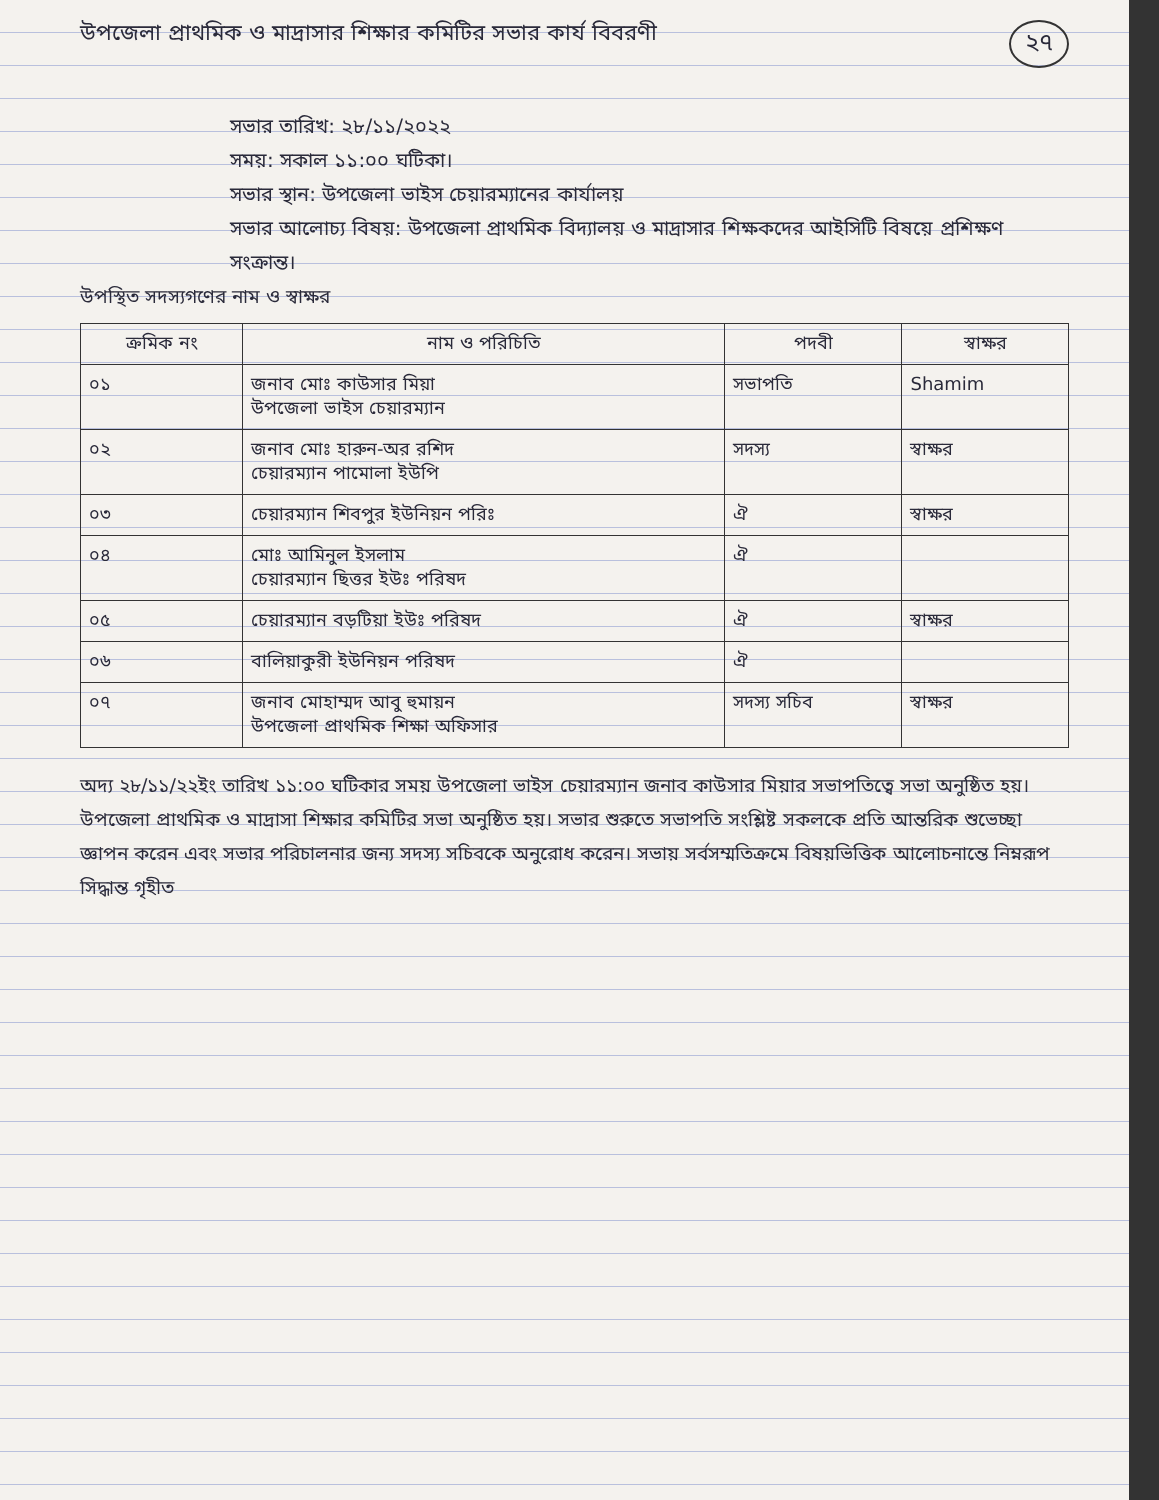২৭
উপজেলা প্রাথমিক ও মাদ্রাসার শিক্ষার কমিটির সভার কার্য বিবরণী
সভার তারিখ: ২৮/১১/২০২২
সময়: সকাল ১১:০০ ঘটিকা।
সভার স্থান: উপজেলা ভাইস চেয়ারম্যানের কার্যালয়
সভার আলোচ্য বিষয়: উপজেলা প্রাথমিক বিদ্যালয় ও মাদ্রাসার শিক্ষকদের আইসিটি বিষয়ে প্রশিক্ষণ সংক্রান্ত।
উপস্থিত সদস্যগণের নাম ও স্বাক্ষর
| ক্রমিক নং | নাম ও পরিচিতি | পদবী | স্বাক্ষর |
| --- | --- | --- | --- |
| ০১ | জনাব মোঃ কাউসার মিয়া উপজেলা ভাইস চেয়ারম্যান | সভাপতি | Shamim |
| ০২ | জনাব মোঃ হারুন-অর রশিদ চেয়ারম্যান পামোলা ইউপি | সদস্য | স্বাক্ষর |
| ০৩ | চেয়ারম্যান শিবপুর ইউনিয়ন পরিঃ | ঐ | স্বাক্ষর |
| ০৪ | মোঃ আমিনুল ইসলাম চেয়ারম্যান ছিত্তর ইউঃ পরিষদ | ঐ | |
| ০৫ | চেয়ারম্যান বড়টিয়া ইউঃ পরিষদ | ঐ | স্বাক্ষর |
| ০৬ | বালিয়াকুরী ইউনিয়ন পরিষদ | ঐ | |
| ০৭ | জনাব মোহাম্মদ আবু হুমায়ন উপজেলা প্রাথমিক শিক্ষা অফিসার | সদস্য সচিব | স্বাক্ষর |
অদ্য ২৮/১১/২২ইং তারিখ ১১:০০ ঘটিকার সময় উপজেলা ভাইস চেয়ারম্যান জনাব কাউসার মিয়ার সভাপতিত্বে সভা অনুষ্ঠিত হয়। উপজেলা প্রাথমিক ও মাদ্রাসা শিক্ষার কমিটির সভা অনুষ্ঠিত হয়। সভার শুরুতে সভাপতি সংশ্লিষ্ট সকলকে প্রতি আন্তরিক শুভেচ্ছা জ্ঞাপন করেন এবং সভার পরিচালনার জন্য সদস্য সচিবকে অনুরোধ করেন। সভায় সর্বসম্মতিক্রমে বিষয়ভিত্তিক আলোচনান্তে নিম্নরূপ সিদ্ধান্ত গৃহীত